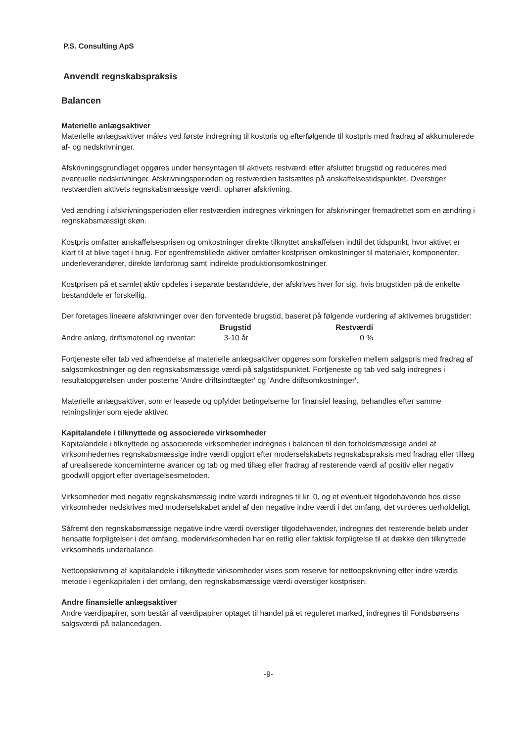P.S. Consulting ApS
Anvendt regnskabspraksis
Balancen
Materielle anlægsaktiver
Materielle anlægsaktiver måles ved første indregning til kostpris og efterfølgende til kostpris med fradrag af akkumulerede af- og nedskrivninger.
Afskrivningsgrundlaget opgøres under hensyntagen til aktivets restværdi efter afsluttet brugstid og reduceres med eventuelle nedskrivninger. Afskrivningsperioden og restværdien fastsættes på anskaffelsestidspunktet. Overstiger restværdien aktivets regnskabsmæssige værdi, ophører afskrivning.
Ved ændring i afskrivningsperioden eller restværdien indregnes virkningen for afskrivninger fremadrettet som en ændring i regnskabsmæssigt skøn.
Kostpris omfatter anskaffelsesprisen og omkostninger direkte tilknyttet anskaffelsen indtil det tidspunkt, hvor aktivet er klart til at blive taget i brug. For egenfremstillede aktiver omfatter kostprisen omkostninger til materialer, komponenter, underleverandører, direkte lønforbrug samt indirekte produktionsomkostninger.
Kostprisen på et samlet aktiv opdeles i separate bestanddele, der afskrives hver for sig, hvis brugstiden på de enkelte bestanddele er forskellig.
Der foretages lineære afskrivninger over den forventede brugstid, baseret på følgende vurdering af aktivernes brugstider:
| | Brugstid | Restværdi |
| --- | --- | --- |
| Andre anlæg, driftsmateriel og inventar: | 3-10 år | 0 % |
Fortjeneste eller tab ved afhændelse af materielle anlægsaktiver opgøres som forskellen mellem salgspris med fradrag af salgsomkostninger og den regnskabsmæssige værdi på salgstidspunktet. Fortjeneste og tab ved salg indregnes i resultatopgørelsen under posterne 'Andre driftsindtægter' og 'Andre driftsomkostninger'.
Materielle anlægsaktiver, som er leasede og opfylder betingelserne for finansiel leasing, behandles efter samme retningslinjer som ejede aktiver.
Kapitalandele i tilknyttede og associerede virksomheder
Kapitalandele i tilknyttede og associerede virksomheder indregnes i balancen til den forholdsmæssige andel af virksomhedernes regnskabsmæssige indre værdi opgjort efter moderselskabets regnskabspraksis med fradrag eller tillæg af urealiserede koncerninterne avancer og tab og med tillæg eller fradrag af resterende værdi af positiv eller negativ goodwill opgjort efter overtagelsesmetoden.
Virksomheder med negativ regnskabsmæssig indre værdi indregnes til kr. 0, og et eventuelt tilgodehavende hos disse virksomheder nedskrives med moderselskabet andel af den negative indre værdi i det omfang, det vurderes uerholdeligt.
Såfremt den regnskabsmæssige negative indre værdi overstiger tilgodehavender, indregnes det resterende beløb under hensatte forpligtelser i det omfang, modervirksomheden har en retlig eller faktisk forpligtelse til at dække den tilknyttede virksomheds underbalance.
Nettoopskrivning af kapitalandele i tilknyttede virksomheder vises som reserve for nettoopskrivning efter indre værdis metode i egenkapitalen i det omfang, den regnskabsmæssige værdi overstiger kostprisen.
Andre finansielle anlægsaktiver
Andre værdipapirer, som består af værdipapirer optaget til handel på et reguleret marked, indregnes til Fondsbørsens salgsværdi på balancedagen.
-9-